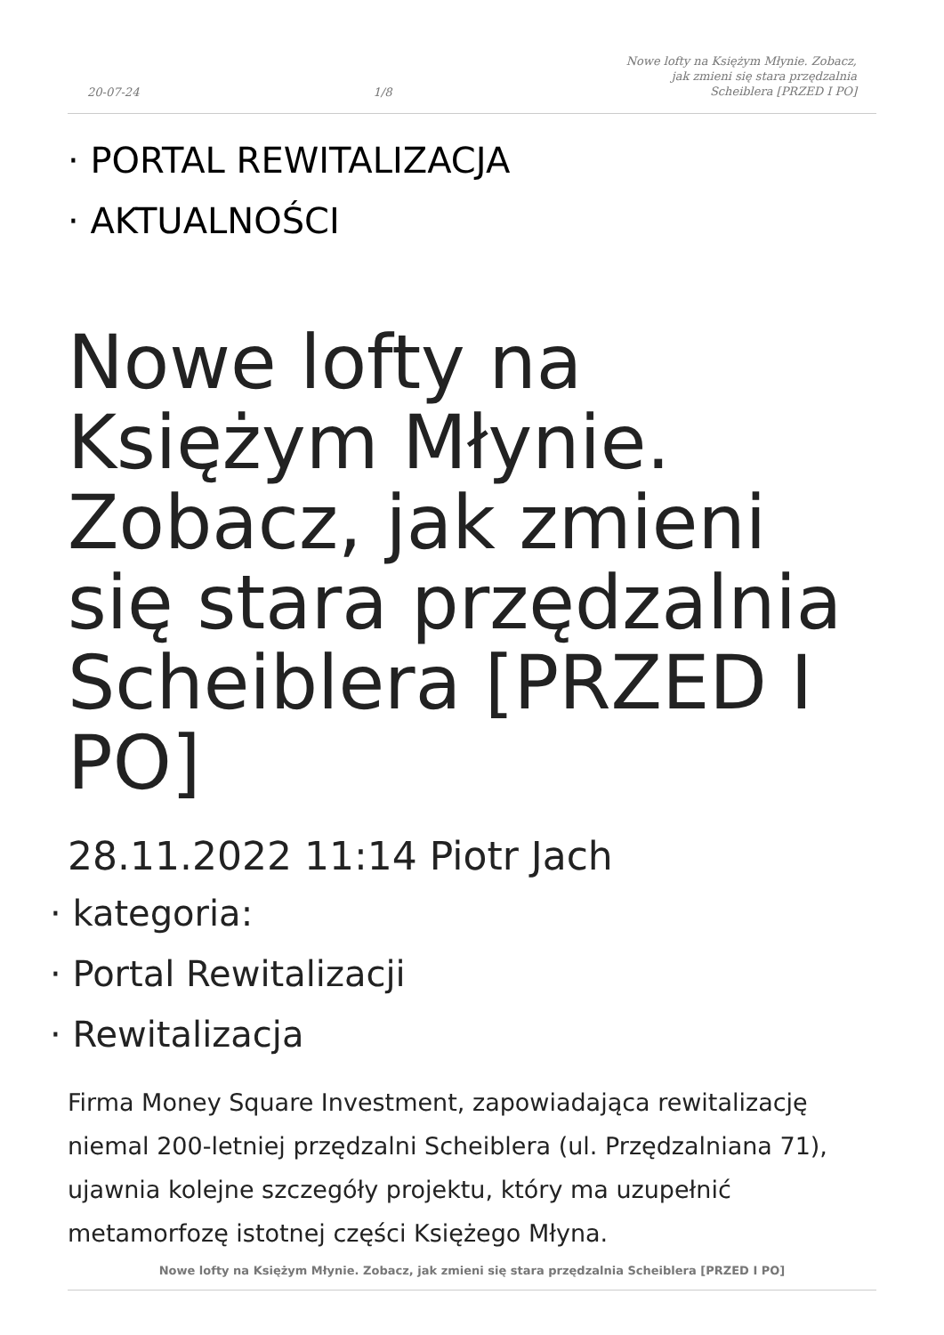20-07-24 1/8 Nowe lofty na Księżym Młynie. Zobacz,
jak zmieni się stara przędzalnia
Scheiblera [PRZED I PO]
· PORTAL REWITALIZACJA
· AKTUALNOŚCI
Nowe lofty na Księżym Młynie. Zobacz, jak zmieni się stara przędzalnia Scheiblera [PRZED I PO]
28.11.2022 11:14 Piotr Jach
· kategoria:
· Portal Rewitalizacji
· Rewitalizacja
Firma Money Square Investment, zapowiadająca rewitalizację niemal 200-letniej przędzalni Scheiblera (ul. Przędzalniana 71), ujawnia kolejne szczegóły projektu, który ma uzupełnić metamorfozę istotnej części Księżego Młyna.
Nowe lofty na Księżym Młynie. Zobacz, jak zmieni się stara przędzalnia Scheiblera [PRZED I PO]